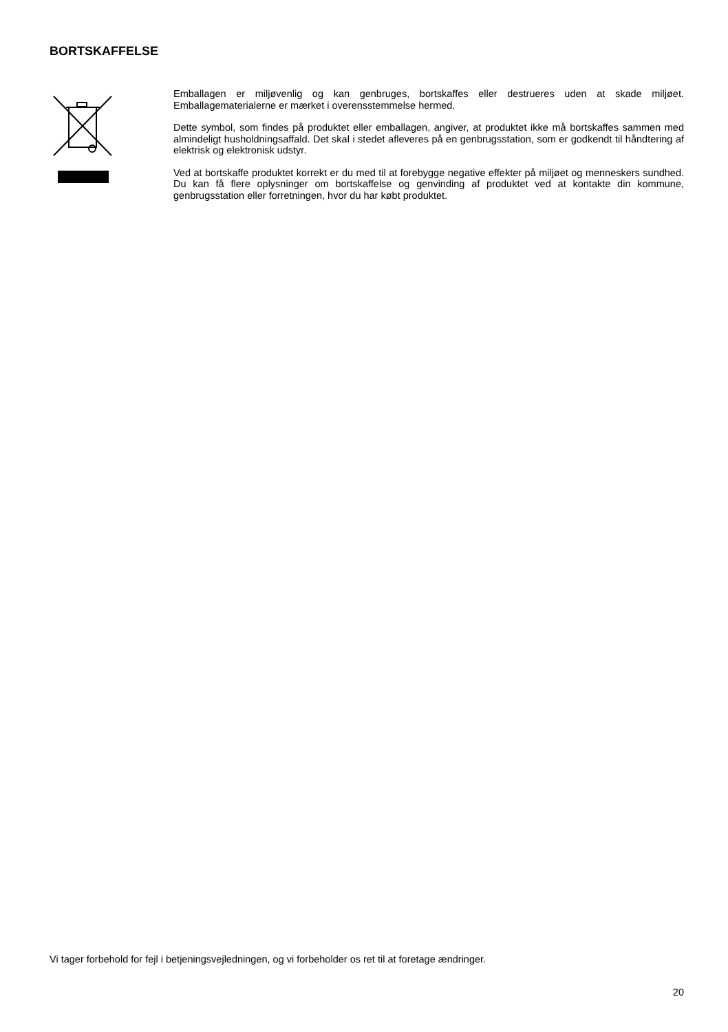BORTSKAFFELSE
Emballagen er miljøvenlig og kan genbruges, bortskaffes eller destrueres uden at skade miljøet. Emballagematerialerne er mærket i overensstemmelse hermed.
Dette symbol, som findes på produktet eller emballagen, angiver, at produktet ikke må bortskaffes sammen med almindeligt husholdningsaffald. Det skal i stedet afleveres på en genbrugsstation, som er godkendt til håndtering af elektrisk og elektronisk udstyr.
Ved at bortskaffe produktet korrekt er du med til at forebygge negative effekter på miljøet og menneskers sundhed. Du kan få flere oplysninger om bortskaffelse og genvinding af produktet ved at kontakte din kommune, genbrugsstation eller forretningen, hvor du har købt produktet.
Vi tager forbehold for fejl i betjeningsvejledningen, og vi forbeholder os ret til at foretage ændringer.
20